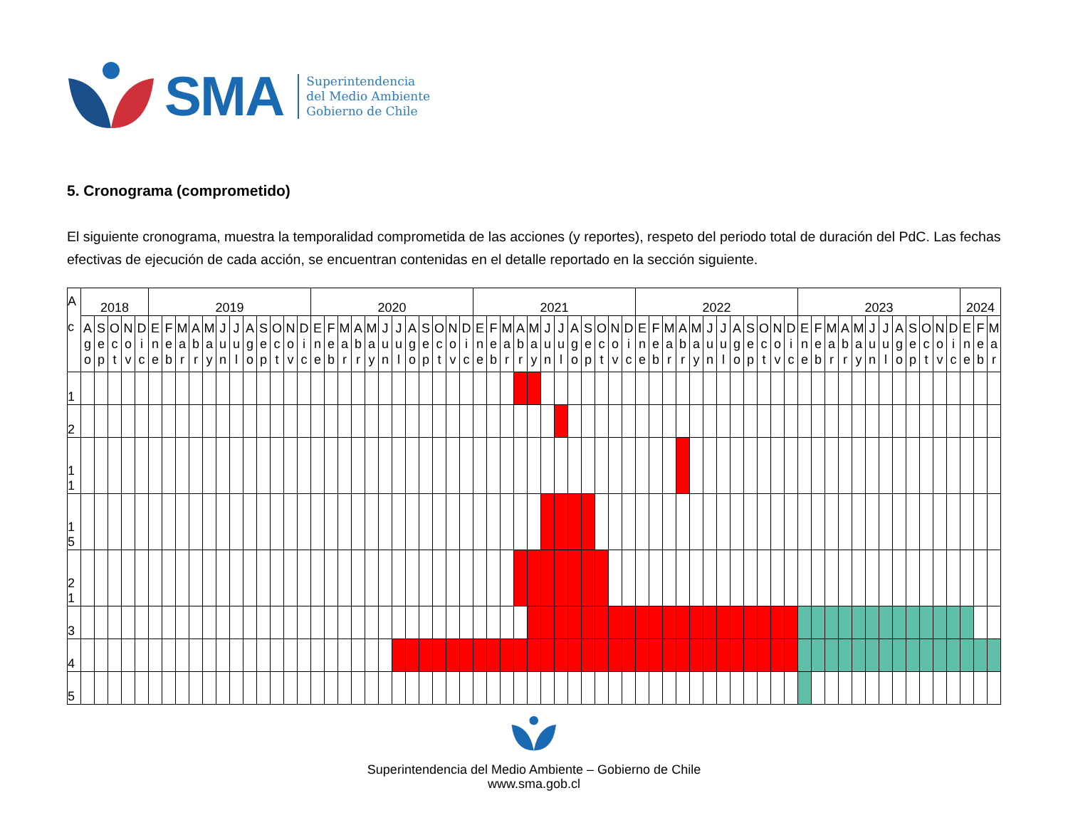SMA
Superintendencia
del Medio Ambiente
Gobierno de Chile
5. Cronograma (comprometido)
El siguiente cronograma, muestra la temporalidad comprometida de las acciones (y reportes), respeto del periodo total de duración del PdC. Las fechas efectivas de ejecución de cada acción, se encuentran contenidas en el detalle reportado en la sección siguiente.
| A c | 2018 | | | | | 2019 | | | | | | | | | | | | 2020 | | | | | | | | | | | | 2021 | | | | | | | | | | | | 2022 | | | | | | | | | | | | 2023 | | | | | | | | | | | | 2024 | | |
| --- | --- | --- | --- | --- | --- | --- | --- | --- | --- | --- | --- | --- | --- | --- | --- | --- | --- | --- | --- | --- | --- | --- | --- | --- | --- | --- | --- | --- | --- | --- | --- | --- | --- | --- | --- | --- | --- | --- | --- | --- | --- | --- | --- | --- | --- | --- | --- | --- | --- | --- | --- | --- | --- | --- | --- | --- | --- | --- | --- | --- | --- | --- | --- | --- | --- | --- | --- | --- |
| | A g o | S e p | O c t | N o v | D i c | E n e | F e b | M a r | A b r | M a y | J u n | J u l | A g o | S e p | O c t | N o v | D i c | E n e | F e b | M a r | A b r | M a y | J u n | J u l | A g o | S e p | O c t | N o v | D i c | E n e | F e b | M a r | A b r | M a y | J u n | J u l | A g o | S e p | O c t | N o v | D i c | E n e | F e b | M a r | A b r | M a y | J u n | J u l | A g o | S e p | O c t | N o v | D i c | E n e | F e b | M a r | A b r | M a y | J u n | J u l | A g o | S e p | O c t | N o v | D i c | E n e | F e b | M a r |
| 1 | | | | | | | | | | | | | | | | | | | | | | | | | | | | | | | | | | | | | | | | | | | | | | | | | | | | | | | | | | | | | | | | | | | | |
| 2 | | | | | | | | | | | | | | | | | | | | | | | | | | | | | | | | | | | | | | | | | | | | | | | | | | | | | | | | | | | | | | | | | | | | |
| 1 1 | | | | | | | | | | | | | | | | | | | | | | | | | | | | | | | | | | | | | | | | | | | | | | | | | | | | | | | | | | | | | | | | | | | | |
| 1 5 | | | | | | | | | | | | | | | | | | | | | | | | | | | | | | | | | | | | | | | | | | | | | | | | | | | | | | | | | | | | | | | | | | | | |
| 2 1 | | | | | | | | | | | | | | | | | | | | | | | | | | | | | | | | | | | | | | | | | | | | | | | | | | | | | | | | | | | | | | | | | | | | |
| 3 | | | | | | | | | | | | | | | | | | | | | | | | | | | | | | | | | | | | | | | | | | | | | | | | | | | | | | | | | | | | | | | | | | | | |
| 4 | | | | | | | | | | | | | | | | | | | | | | | | | | | | | | | | | | | | | | | | | | | | | | | | | | | | | | | | | | | | | | | | | | | | |
| 5 | | | | | | | | | | | | | | | | | | | | | | | | | | | | | | | | | | | | | | | | | | | | | | | | | | | | | | | | | | | | | | | | | | | | |
Superintendencia del Medio Ambiente – Gobierno de Chile
www.sma.gob.cl